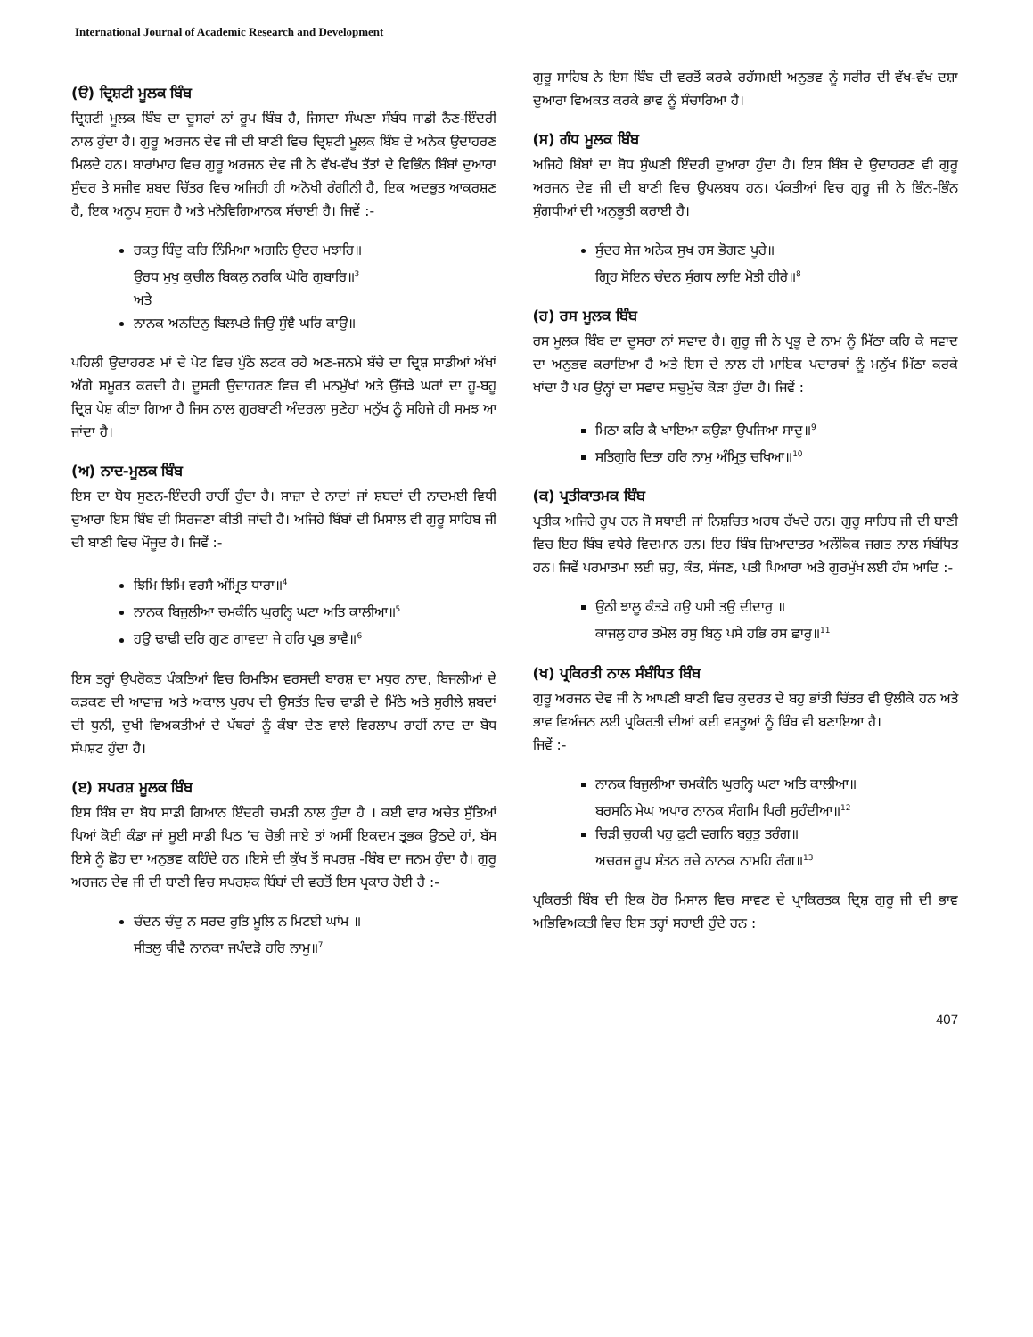International Journal of Academic Research and Development
(ੳ) ਦ੍ਰਿਸ਼ਟੀ ਮੂਲਕ ਬਿੰਬ
ਦ੍ਰਿਸ਼ਟੀ ਮੂਲਕ ਬਿੰਬ ਦਾ ਦੂਸਰਾਂ ਨਾਂ ਰੂਪ ਬਿੰਬ ਹੈ, ਜਿਸਦਾ ਸੰਘਣਾ ਸੰਬੰਧ ਸਾਡੀ ਨੈਣ-ਇੰਦਰੀ ਨਾਲ ਹੁੰਦਾ ਹੈ। ਗੁਰੂ ਅਰਜਨ ਦੇਵ ਜੀ ਦੀ ਬਾਣੀ ਵਿਚ ਦ੍ਰਿਸ਼ਟੀ ਮੂਲਕ ਬਿੰਬ ਦੇ ਅਨੇਕ ਉਦਾਹਰਣ ਮਿਲਦੇ ਹਨ। ਬਾਰਾਂਮਾਹ ਵਿਚ ਗੁਰੂ ਅਰਜਨ ਦੇਵ ਜੀ ਨੇ ਵੱਖ-ਵੱਖ ਤੱਤਾਂ ਦੇ ਵਿਭਿੰਨ ਬਿੰਬਾਂ ਦੁਆਰਾ ਸੁੰਦਰ ਤੇ ਸਜੀਵ ਸ਼ਬਦ ਚਿੱਤਰ ਵਿਚ ਅਜਿਹੀ ਹੀ ਅਨੋਖੀ ਰੰਗੀਨੀ ਹੈ, ਇਕ ਅਦਭੁਤ ਆਕਰਸ਼ਣ ਹੈ, ਇਕ ਅਨੂਪ ਸੁਹਜ ਹੈ ਅਤੇ ਮਨੋਵਿਗਿਆਨਕ ਸੱਚਾਈ ਹੈ। ਜਿਵੇਂ :-
ਰਕਤੁ ਬਿੰਦੁ ਕਰਿ ਨਿੰਮਿਆ ਅਗਨਿ ਉਦਰ ਮਝਾਰਿ॥
ਉਰਧ ਮੁਖੁ ਕੁਚੀਲ ਬਿਕਲੁ ਨਰਕਿ ਘੋਰਿ ਗੁਬਾਰਿ॥<sup>3</sup>
ਅਤੇ
ਨਾਨਕ ਅਨਦਿਨੁ ਬਿਲਪਤੇ ਜਿਉ ਸੁੰਞੈ ਘਰਿ ਕਾਉ॥
ਪਹਿਲੀ ਉਦਾਹਰਣ ਮਾਂ ਦੇ ਪੇਟ ਵਿਚ ਪੁੱਠੇ ਲਟਕ ਰਹੇ ਅਣ-ਜਨਮੇ ਬੱਚੇ ਦਾ ਦ੍ਰਿਸ਼ ਸਾਡੀਆਂ ਅੱਖਾਂ ਅੱਗੇ ਸਮੂਰਤ ਕਰਦੀ ਹੈ। ਦੂਸਰੀ ਉਦਾਹਰਣ ਵਿਚ ਵੀ ਮਨਮੁੱਖਾਂ ਅਤੇ ਉੱਜੜੇ ਘਰਾਂ ਦਾ ਹੂ-ਬਹੂ ਦ੍ਰਿਸ਼ ਪੇਸ਼ ਕੀਤਾ ਗਿਆ ਹੈ ਜਿਸ ਨਾਲ ਗੁਰਬਾਣੀ ਅੰਦਰਲਾ ਸੁਣੇਹਾ ਮਨੁੱਖ ਨੂੰ ਸਹਿਜੇ ਹੀ ਸਮਝ ਆ ਜਾਂਦਾ ਹੈ।
(ਅ) ਨਾਦ-ਮੂਲਕ ਬਿੰਬ
ਇਸ ਦਾ ਬੋਧ ਸੁਣਨ-ਇੰਦਰੀ ਰਾਹੀਂ ਹੁੰਦਾ ਹੈ। ਸਾਜ਼ਾ ਦੇ ਨਾਦਾਂ ਜਾਂ ਸ਼ਬਦਾਂ ਦੀ ਨਾਦਮਈ ਵਿਧੀ ਦੁਆਰਾ ਇਸ ਬਿੰਬ ਦੀ ਸਿਰਜਣਾ ਕੀਤੀ ਜਾਂਦੀ ਹੈ। ਅਜਿਹੇ ਬਿੰਬਾਂ ਦੀ ਮਿਸਾਲ ਵੀ ਗੁਰੂ ਸਾਹਿਬ ਜੀ ਦੀ ਬਾਣੀ ਵਿਚ ਮੌਜੂਦ ਹੈ। ਜਿਵੇਂ :-
ਝਿਮਿ ਝਿਮਿ ਵਰਸੈ ਅੰਮ੍ਰਿਤ ਧਾਰਾ॥<sup>4</sup>
ਨਾਨਕ ਬਿਜੁਲੀਆ ਚਮਕੰਨਿ ਘੁਰਨ੍ਹਿ ਘਟਾ ਅਤਿ ਕਾਲੀਆ॥<sup>5</sup>
ਹਉ ਢਾਢੀ ਦਰਿ ਗੁਣ ਗਾਵਦਾ ਜੇ ਹਰਿ ਪ੍ਰਭ ਭਾਵੈ॥<sup>6</sup>
ਇਸ ਤਰ੍ਹਾਂ ਉਪਰੋਕਤ ਪੰਕਤਿਆਂ ਵਿਚ ਰਿਮਝਿਮ ਵਰਸਦੀ ਬਾਰਸ਼ ਦਾ ਮਧੁਰ ਨਾਦ, ਬਿਜਲੀਆਂ ਦੇ ਕੜਕਣ ਦੀ ਆਵਾਜ਼ ਅਤੇ ਅਕਾਲ ਪੁਰਖ ਦੀ ਉਸਤੱਤ ਵਿਚ ਢਾਡੀ ਦੇ ਮਿੱਠੇ ਅਤੇ ਸੁਰੀਲੇ ਸ਼ਬਦਾਂ ਦੀ ਧੁਨੀ, ਦੁਖੀ ਵਿਅਕਤੀਆਂ ਦੇ ਪੱਥਰਾਂ ਨੂੰ ਕੰਬਾ ਦੇਣ ਵਾਲੇ ਵਿਰਲਾਪ ਰਾਹੀਂ ਨਾਦ ਦਾ ਬੋਧ ਸੱਪਸ਼ਟ ਹੁੰਦਾ ਹੈ।
(ੲ) ਸਪਰਸ਼ ਮੂਲਕ ਬਿੰਬ
ਇਸ ਬਿੰਬ ਦਾ ਬੋਧ ਸਾਡੀ ਗਿਆਨ ਇੰਦਰੀ ਚਮੜੀ ਨਾਲ ਹੁੰਦਾ ਹੈ । ਕਈ ਵਾਰ ਅਚੇਤ ਸੁੱਤਿਆਂ ਪਿਆਂ ਕੋਈ ਕੰਡਾ ਜਾਂ ਸੂਈ ਸਾਡੀ ਪਿਠ ’ਚ ਚੋਭੀ ਜਾਏ ਤਾਂ ਅਸੀਂ ਇਕਦਮ ਤ੍ਰਭਕ ਉਠਦੇ ਹਾਂ, ਬੱਸ ਇਸੇ ਨੂੰ ਛੋਹ ਦਾ ਅਨੁਭਵ ਕਹਿੰਦੇ ਹਨ ।ਇਸੇ ਦੀ ਕੁੱਖ ਤੋਂ ਸਪਰਸ਼ -ਬਿੰਬ ਦਾ ਜਨਮ ਹੁੰਦਾ ਹੈ। ਗੁਰੂ ਅਰਜਨ ਦੇਵ ਜੀ ਦੀ ਬਾਣੀ ਵਿਚ ਸਪਰਸ਼ਕ ਬਿੰਬਾਂ ਦੀ ਵਰਤੋਂ ਇਸ ਪ੍ਰਕਾਰ ਹੋਈ ਹੈ :-
ਚੰਦਨ ਚੰਦੁ ਨ ਸਰਦ ਰੁਤਿ ਮੂਲਿ ਨ ਮਿਟਈ ਘਾਂਮ ॥
ਸੀਤਲੁ ਥੀਵੈ ਨਾਨਕਾ ਜਪੰਦੜੋ ਹਰਿ ਨਾਮੁ॥<sup>7</sup>
ਗੁਰੂ ਸਾਹਿਬ ਨੇ ਇਸ ਬਿੰਬ ਦੀ ਵਰਤੋਂ ਕਰਕੇ ਰਹੱਸਮਈ ਅਨੁਭਵ ਨੂੰ ਸਰੀਰ ਦੀ ਵੱਖ-ਵੱਖ ਦਸ਼ਾ ਦੁਆਰਾ ਵਿਅਕਤ ਕਰਕੇ ਭਾਵ ਨੂੰ ਸੰਚਾਰਿਆ ਹੈ।
(ਸ) ਗੰਧ ਮੂਲਕ ਬਿੰਬ
ਅਜਿਹੇ ਬਿੰਬਾਂ ਦਾ ਬੋਧ ਸੁੰਘਣੀ ਇੰਦਰੀ ਦੁਆਰਾ ਹੁੰਦਾ ਹੈ। ਇਸ ਬਿੰਬ ਦੇ ਉਦਾਹਰਣ ਵੀ ਗੁਰੂ ਅਰਜਨ ਦੇਵ ਜੀ ਦੀ ਬਾਣੀ ਵਿਚ ਉਪਲਬਧ ਹਨ। ਪੰਕਤੀਆਂ ਵਿਚ ਗੁਰੂ ਜੀ ਨੇ ਭਿੰਨ-ਭਿੰਨ ਸੁੰਗਧੀਆਂ ਦੀ ਅਨੁਭੂਤੀ ਕਰਾਈ ਹੈ।
ਸੁੰਦਰ ਸੇਜ ਅਨੇਕ ਸੁਖ ਰਸ ਭੋਗਣ ਪੂਰੇ॥
ਗ੍ਰਿਹ ਸੋਇਨ ਚੰਦਨ ਸੁੰਗਧ ਲਾਇ ਮੋਤੀ ਹੀਰੇ॥<sup>8</sup>
(ਹ) ਰਸ ਮੂਲਕ ਬਿੰਬ
ਰਸ ਮੂਲਕ ਬਿੰਬ ਦਾ ਦੂਸਰਾ ਨਾਂ ਸਵਾਦ ਹੈ। ਗੁਰੂ ਜੀ ਨੇ ਪ੍ਰਭੂ ਦੇ ਨਾਮ ਨੂੰ ਮਿੱਠਾ ਕਹਿ ਕੇ ਸਵਾਦ ਦਾ ਅਨੁਭਵ ਕਰਾਇਆ ਹੈ ਅਤੇ ਇਸ ਦੇ ਨਾਲ ਹੀ ਮਾਇਕ ਪਦਾਰਥਾਂ ਨੂੰ ਮਨੁੱਖ ਮਿੱਠਾ ਕਰਕੇ ਖਾਂਦਾ ਹੈ ਪਰ ਉਨ੍ਹਾਂ ਦਾ ਸਵਾਦ ਸਚੁਮੁੱਚ ਕੋੜਾ ਹੁੰਦਾ ਹੈ। ਜਿਵੇਂ :
ਮਿਠਾ ਕਰਿ ਕੈ ਖਾਇਆ ਕਉੜਾ ਉਪਜਿਆ ਸਾਦੁ॥<sup>9</sup>
ਸਤਿਗੁਰਿ ਦਿਤਾ ਹਰਿ ਨਾਮੁ ਅੰਮ੍ਰਿਤੁ ਚਖਿਆ॥<sup>10</sup>
(ਕ) ਪ੍ਰਤੀਕਾਤਮਕ ਬਿੰਬ
ਪ੍ਰਤੀਕ ਅਜਿਹੇ ਰੂਪ ਹਨ ਜੋ ਸਥਾਈ ਜਾਂ ਨਿਸ਼ਚਿਤ ਅਰਥ ਰੱਖਦੇ ਹਨ। ਗੁਰੂ ਸਾਹਿਬ ਜੀ ਦੀ ਬਾਣੀ ਵਿਚ ਇਹ ਬਿੰਬ ਵਧੇਰੇ ਵਿਦਮਾਨ ਹਨ। ਇਹ ਬਿੰਬ ਜ਼ਿਆਦਾਤਰ ਅਲੌਕਿਕ ਜਗਤ ਨਾਲ ਸੰਬੰਧਿਤ ਹਨ। ਜਿਵੇਂ ਪਰਮਾਤਮਾ ਲਈ ਸ਼ਹੁ, ਕੰਤ, ਸੱਜਣ, ਪਤੀ ਪਿਆਰਾ ਅਤੇ ਗੁਰਮੁੱਖ ਲਈ ਹੰਸ ਆਦਿ :-
ਉਠੀ ਝਾਲੂ ਕੰਤੜੇ ਹਉ ਪਸੀ ਤਉ ਦੀਦਾਰੁ ॥
ਕਾਜਲੁ ਹਾਰ ਤਮੋਲ ਰਸੁ ਬਿਨੁ ਪਸੇ ਹਭਿ ਰਸ ਛਾਰੁ॥<sup>11</sup>
(ਖ) ਪ੍ਰਕਿਰਤੀ ਨਾਲ ਸੰਬੰਧਿਤ ਬਿੰਬ
ਗੁਰੂ ਅਰਜਨ ਦੇਵ ਜੀ ਨੇ ਆਪਣੀ ਬਾਣੀ ਵਿਚ ਕੁਦਰਤ ਦੇ ਬਹੁ ਭਾਂਤੀ ਚਿੱਤਰ ਵੀ ਉਲੀਕੇ ਹਨ ਅਤੇ ਭਾਵ ਵਿਅੰਜਨ ਲਈ ਪ੍ਰਕਿਰਤੀ ਦੀਆਂ ਕਈ ਵਸਤੂਆਂ ਨੂੰ ਬਿੰਬ ਵੀ ਬਣਾਇਆ ਹੈ।
ਜਿਵੇਂ :-
ਨਾਨਕ ਬਿਜੁਲੀਆ ਚਮਕੰਨਿ ਘੁਰਨ੍ਹਿ ਘਟਾ ਅਤਿ ਕਾਲੀਆ॥
ਬਰਸਨਿ ਮੇਘ ਅਪਾਰ ਨਾਨਕ ਸੰਗਮਿ ਪਿਰੀ ਸੁਹੰਦੀਆ॥<sup>12</sup>
ਚਿੜੀ ਚੁਹਕੀ ਪਹੁ ਫੁਟੀ ਵਗਨਿ ਬਹੁਤੁ ਤਰੰਗ॥
ਅਚਰਜ ਰੂਪ ਸੰਤਨ ਰਚੇ ਨਾਨਕ ਨਾਮਹਿ ਰੰਗ॥<sup>13</sup>
ਪ੍ਰਕਿਰਤੀ ਬਿੰਬ ਦੀ ਇਕ ਹੋਰ ਮਿਸਾਲ ਵਿਚ ਸਾਵਣ ਦੇ ਪ੍ਰਾਕਿਰਤਕ ਦ੍ਰਿਸ਼ ਗੁਰੂ ਜੀ ਦੀ ਭਾਵ ਅਭਿਵਿਅਕਤੀ ਵਿਚ ਇਸ ਤਰ੍ਹਾਂ ਸਹਾਈ ਹੁੰਦੇ ਹਨ :
407